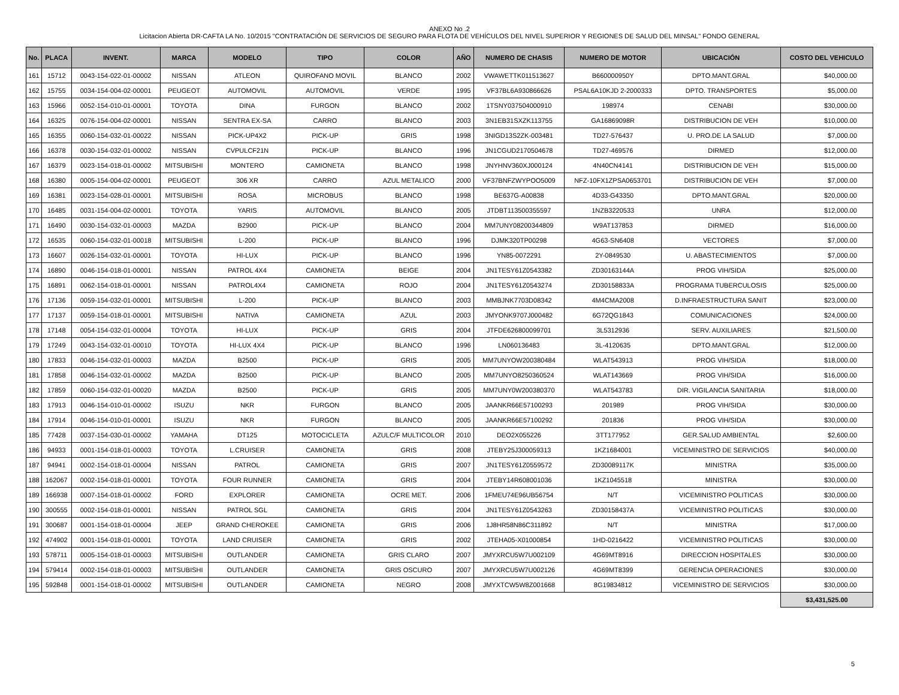ANEXO No .2
Licitacion Abierta DR-CAFTA LA No. 10/2015 "CONTRATACIÓN DE SERVICIOS DE SEGURO PARA FLOTA DE VEHÍCULOS DEL NIVEL SUPERIOR Y REGIONES DE SALUD DEL MINSAL" FONDO GENERAL
| No. | PLACA | INVENT. | MARCA | MODELO | TIPO | COLOR | AÑO | NUMERO DE CHASIS | NUMERO DE MOTOR | UBICACIÓN | COSTO DEL VEHICULO |
| --- | --- | --- | --- | --- | --- | --- | --- | --- | --- | --- | --- |
| 161 | 15712 | 0043-154-022-01-00002 | NISSAN | ATLEON | QUIROFANO MOVIL | BLANCO | 2002 | VWAWETTK011513627 | B660000950Y | DPTO.MANT.GRAL | $40,000.00 |
| 162 | 15755 | 0034-154-004-02-00001 | PEUGEOT | AUTOMOVIL | AUTOMOVIL | VERDE | 1995 | VF37BL6A930866626 | PSAL6A10KJD 2-2000333 | DPTO. TRANSPORTES | $5,000.00 |
| 163 | 15966 | 0052-154-010-01-00001 | TOYOTA | DINA | FURGON | BLANCO | 2002 | 1TSNY037504000910 | 198974 | CENABI | $30,000.00 |
| 164 | 16325 | 0076-154-004-02-00001 | NISSAN | SENTRA EX-SA | CARRO | BLANCO | 2003 | 3N1EB31SXZK113755 | GA16869098R | DISTRIBUCION DE VEH | $10,000.00 |
| 165 | 16355 | 0060-154-032-01-00022 | NISSAN | PICK-UP4X2 | PICK-UP | GRIS | 1998 | 3NIGD13S2ZK-003481 | TD27-576437 | U. PRO.DE LA SALUD | $7,000.00 |
| 166 | 16378 | 0030-154-032-01-00002 | NISSAN | CVPULCF21N | PICK-UP | BLANCO | 1996 | JN1CGUD2170504678 | TD27-469576 | DIRMED | $12,000.00 |
| 167 | 16379 | 0023-154-018-01-00002 | MITSUBISHI | MONTERO | CAMIONETA | BLANCO | 1998 | JNYHNV360XJ000124 | 4N40CN4141 | DISTRIBUCION DE VEH | $15,000.00 |
| 168 | 16380 | 0005-154-004-02-00001 | PEUGEOT | 306 XR | CARRO | AZUL METALICO | 2000 | VF37BNFZWYPOO5009 | NFZ-10FX1ZPSA0653701 | DISTRIBUCION DE VEH | $7,000.00 |
| 169 | 16381 | 0023-154-028-01-00001 | MITSUBISHI | ROSA | MICROBUS | BLANCO | 1998 | BE637G-A00838 | 4D33-G43350 | DPTO.MANT.GRAL | $20,000.00 |
| 170 | 16485 | 0031-154-004-02-00001 | TOYOTA | YARIS | AUTOMOVIL | BLANCO | 2005 | JTDBT113500355597 | 1NZB3220533 | UNRA | $12,000.00 |
| 171 | 16490 | 0030-154-032-01-00003 | MAZDA | B2900 | PICK-UP | BLANCO | 2004 | MM7UNY08200344809 | W9AT137853 | DIRMED | $16,000.00 |
| 172 | 16535 | 0060-154-032-01-00018 | MITSUBISHI | L-200 | PICK-UP | BLANCO | 1996 | DJMK320TP00298 | 4G63-SN6408 | VECTORES | $7,000.00 |
| 173 | 16607 | 0026-154-032-01-00001 | TOYOTA | HI-LUX | PICK-UP | BLANCO | 1996 | YN85-0072291 | 2Y-0849530 | U. ABASTECIMIENTOS | $7,000.00 |
| 174 | 16890 | 0046-154-018-01-00001 | NISSAN | PATROL 4X4 | CAMIONETA | BEIGE | 2004 | JN1TESY61Z0543382 | ZD30163144A | PROG VIH/SIDA | $25,000.00 |
| 175 | 16891 | 0062-154-018-01-00001 | NISSAN | PATROL4X4 | CAMIONETA | ROJO | 2004 | JN1TESY61Z0543274 | ZD30158833A | PROGRAMA TUBERCULOSIS | $25,000.00 |
| 176 | 17136 | 0059-154-032-01-00001 | MITSUBISHI | L-200 | PICK-UP | BLANCO | 2003 | MMBJNK7703D08342 | 4M4CMA2008 | D.INFRAESTRUCTURA SANIT | $23,000.00 |
| 177 | 17137 | 0059-154-018-01-00001 | MITSUBISHI | NATIVA | CAMIONETA | AZUL | 2003 | JMYONK9707J000482 | 6G72QG1843 | COMUNICACIONES | $24,000.00 |
| 178 | 17148 | 0054-154-032-01-00004 | TOYOTA | HI-LUX | PICK-UP | GRIS | 2004 | JTFDE626800099701 | 3L5312936 | SERV. AUXILIARES | $21,500.00 |
| 179 | 17249 | 0043-154-032-01-00010 | TOYOTA | HI-LUX 4X4 | PICK-UP | BLANCO | 1996 | LN060136483 | 3L-4120635 | DPTO.MANT.GRAL | $12,000.00 |
| 180 | 17833 | 0046-154-032-01-00003 | MAZDA | B2500 | PICK-UP | GRIS | 2005 | MM7UNYOW200380484 | WLAT543913 | PROG VIH/SIDA | $18,000.00 |
| 181 | 17858 | 0046-154-032-01-00002 | MAZDA | B2500 | PICK-UP | BLANCO | 2005 | MM7UNYO8250360524 | WLAT143669 | PROG VIH/SIDA | $16,000.00 |
| 182 | 17859 | 0060-154-032-01-00020 | MAZDA | B2500 | PICK-UP | GRIS | 2005 | MM7UNY0W200380370 | WLAT543783 | DIR. VIGILANCIA SANITARIA | $18,000.00 |
| 183 | 17913 | 0046-154-010-01-00002 | ISUZU | NKR | FURGON | BLANCO | 2005 | JAANKR66E57100293 | 201989 | PROG VIH/SIDA | $30,000.00 |
| 184 | 17914 | 0046-154-010-01-00001 | ISUZU | NKR | FURGON | BLANCO | 2005 | JAANKR66E57100292 | 201836 | PROG VIH/SIDA | $30,000.00 |
| 185 | 77428 | 0037-154-030-01-00002 | YAMAHA | DT125 | MOTOCICLETA | AZULC/F MULTICOLOR | 2010 | DEO2X055226 | 3TT177952 | GER.SALUD AMBIENTAL | $2,600.00 |
| 186 | 94933 | 0001-154-018-01-00003 | TOYOTA | L.CRUISER | CAMIONETA | GRIS | 2008 | JTEBY25J300059313 | 1KZ1684001 | VICEMINISTRO DE SERVICIOS | $40,000.00 |
| 187 | 94941 | 0002-154-018-01-00004 | NISSAN | PATROL | CAMIONETA | GRIS | 2007 | JN1TESY61Z0559572 | ZD30089117K | MINISTRA | $35,000.00 |
| 188 | 162067 | 0002-154-018-01-00001 | TOYOTA | FOUR RUNNER | CAMIONETA | GRIS | 2004 | JTEBY14R608001036 | 1KZ1045518 | MINISTRA | $30,000.00 |
| 189 | 166938 | 0007-154-018-01-00002 | FORD | EXPLORER | CAMIONETA | OCRE MET. | 2006 | 1FMEU74E96UB56754 | N/T | VICEMINISTRO POLITICAS | $30,000.00 |
| 190 | 300555 | 0002-154-018-01-00001 | NISSAN | PATROL SGL | CAMIONETA | GRIS | 2004 | JN1TESY61Z0543263 | ZD30158437A | VICEMINISTRO POLITICAS | $30,000.00 |
| 191 | 300687 | 0001-154-018-01-00004 | JEEP | GRAND CHEROKEE | CAMIONETA | GRIS | 2006 | 1J8HR58N86C311892 | N/T | MINISTRA | $17,000.00 |
| 192 | 474902 | 0001-154-018-01-00001 | TOYOTA | LAND CRUISER | CAMIONETA | GRIS | 2002 | JTEHA05-X01000854 | 1HD-0216422 | VICEMINISTRO POLITICAS | $30,000.00 |
| 193 | 578711 | 0005-154-018-01-00003 | MITSUBISHI | OUTLANDER | CAMIONETA | GRIS CLARO | 2007 | JMYXRCU5W7U002109 | 4G69MT8916 | DIRECCION HOSPITALES | $30,000.00 |
| 194 | 579414 | 0002-154-018-01-00003 | MITSUBISHI | OUTLANDER | CAMIONETA | GRIS OSCURO | 2007 | JMYXRCU5W7U002126 | 4G69MT8399 | GERENCIA OPERACIONES | $30,000.00 |
| 195 | 592848 | 0001-154-018-01-00002 | MITSUBISHI | OUTLANDER | CAMIONETA | NEGRO | 2008 | JMYXTCW5W8Z001668 | 8G19834812 | VICEMINISTRO DE SERVICIOS | $30,000.00 |
| | | | | | | | | | | | $3,431,525.00 |
5